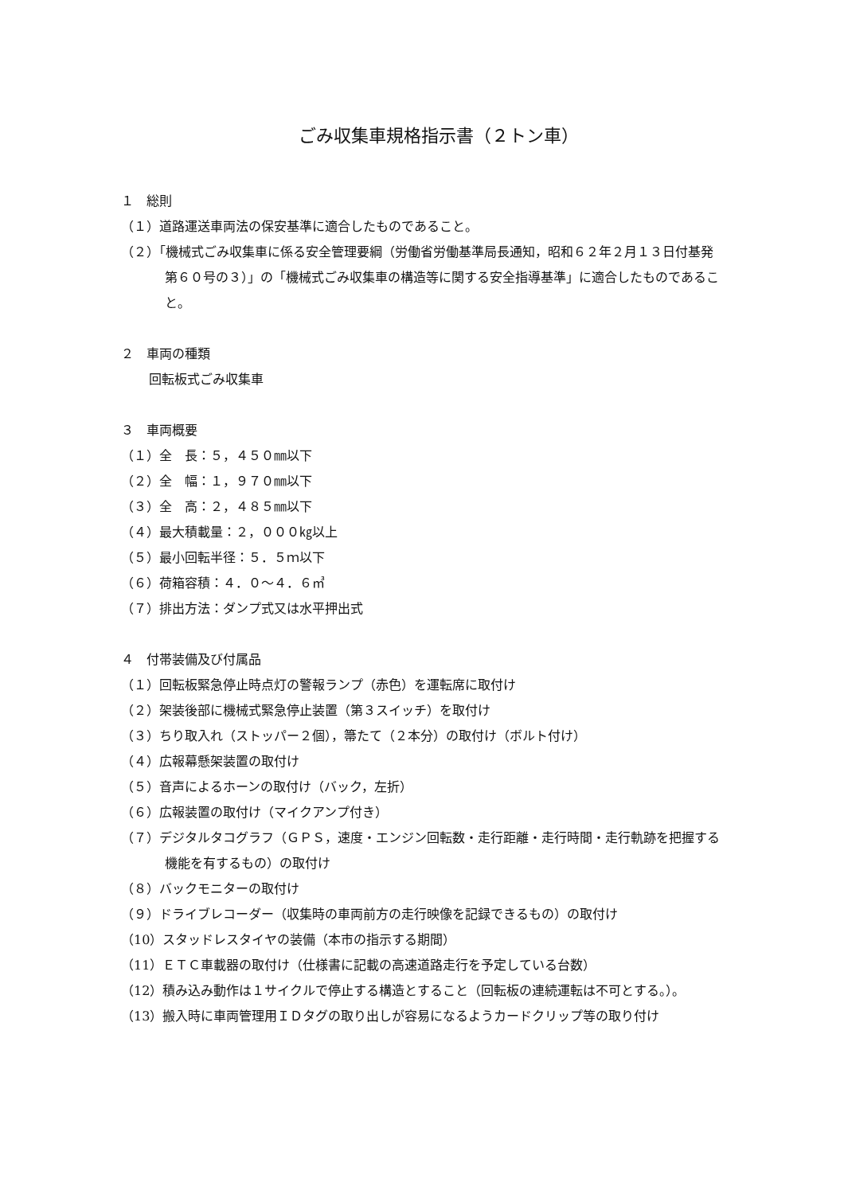ごみ収集車規格指示書（２トン車）
１　総則
（１）道路運送車両法の保安基準に適合したものであること。
（２）「機械式ごみ収集車に係る安全管理要綱（労働省労働基準局長通知，昭和６２年２月１３日付基発第６０号の３）」の「機械式ごみ収集車の構造等に関する安全指導基準」に適合したものであること。
２　車両の種類
回転板式ごみ収集車
３　車両概要
（１）全　長：５，４５０㎜以下
（２）全　幅：１，９７０㎜以下
（３）全　高：２，４８５㎜以下
（４）最大積載量：２，０００㎏以上
（５）最小回転半径：５．５ｍ以下
（６）荷箱容積：４．０～４．６㎥
（７）排出方法：ダンプ式又は水平押出式
４　付帯装備及び付属品
（１）回転板緊急停止時点灯の警報ランプ（赤色）を運転席に取付け
（２）架装後部に機械式緊急停止装置（第３スイッチ）を取付け
（３）ちり取入れ（ストッパー２個），箒たて（２本分）の取付け（ボルト付け）
（４）広報幕懸架装置の取付け
（５）音声によるホーンの取付け（バック，左折）
（６）広報装置の取付け（マイクアンプ付き）
（７）デジタルタコグラフ（ＧＰＳ，速度・エンジン回転数・走行距離・走行時間・走行軌跡を把握する機能を有するもの）の取付け
（８）バックモニターの取付け
（９）ドライブレコーダー（収集時の車両前方の走行映像を記録できるもの）の取付け
（10）スタッドレスタイヤの装備（本市の指示する期間）
（11）ＥＴＣ車載器の取付け（仕様書に記載の高速道路走行を予定している台数）
（12）積み込み動作は１サイクルで停止する構造とすること（回転板の連続運転は不可とする。）。
（13）搬入時に車両管理用ＩＤタグの取り出しが容易になるようカードクリップ等の取り付け